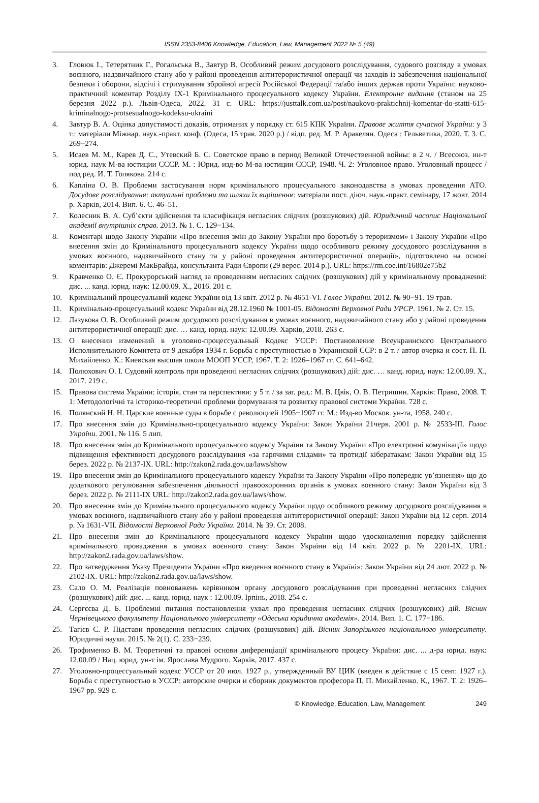ISSN 2353-8406 Knowledge, Education, Law, Management 2022 № 5 (49)
3. Гловюк І., Тетерятник Г., Рогальська В., Завтур В. Особливий режим досудового розслідування, судового розгляду в умовах воєнного, надзвичайного стану або у районі проведення антитерористичної операції чи заходів із забезпечення національної безпеки і оборони, відсічі і стримування збройної агресії Російської Федерації та/або інших держав проти України: науково-практичний коментар Розділу ІХ-1 Кримінального процесуального кодексу України. Електронне видання (станом на 25 березня 2022 р.). Львів-Одеса, 2022. 31 с. URL: https://justtalk.com.ua/post/naukovo-praktichnij-komentar-do-statti-615-kriminalnogo-protsesualnogo-kodeksu-ukraini
4. Завтур В. А. Оцінка допустимості доказів, отриманих у порядку ст. 615 КПК України. Правове життя сучасної України: у 3 т.: матеріали Міжнар. наук.-практ. конф. (Одеса, 15 трав. 2020 р.) / відп. ред. М. Р. Аракелян. Одеса : Гельветика, 2020. Т. 3. С. 269−274.
5. Исаев М. М., Карев Д. С., Утевский Б. С. Советское право в период Великой Отечественной войны: в 2 ч. / Всесоюз. ин-т юрид. наук М-ва юстиции СССР. М. : Юрид. изд-во М-ва юстиции СССР, 1948. Ч. 2: Уголовное право. Уголовный процесс / под ред. И. Т. Голякова. 214 с.
6. Капліна О. В. Проблеми застосування норм кримінального процесуального законодавства в умовах проведення АТО. Досудове розслідування: актуальні проблеми та шляхи їх вирішення: матеріали пост. діюч. наук.-практ. семінару, 17 жовт. 2014 р. Харків, 2014. Вип. 6. С. 46–51.
7. Колесник В. А. Суб’єкти здійснення та класифікація негласних слідчих (розшукових) дій. Юридичний часопис Національної академії внутрішніх справ. 2013. № 1. С. 129−134.
8. Коментарі щодо Закону України «Про внесення змін до Закону України про боротьбу з тероризмом» і Закону України «Про внесення змін до Кримінального процесуального кодексу України щодо особливого режиму досудового розслідування в умовах воєнного, надзвичайного стану та у районі проведення антитерористичної операції», підготовлено на основі коментарів: Джеремі МакБрайда, консультанта Ради Європи (29 верес. 2014 р.). URL: https://rm.coe.int/16802e75b2
9. Кравченко О. Є. Прокурорський нагляд за проведенням негласних слідчих (розшукових) дій у кримінальному провадженні: дис. ... канд. юрид. наук: 12.00.09. Х., 2016. 201 с.
10. Кримінальний процесуальний кодекс України від 13 квіт. 2012 р. № 4651-VI. Голос України. 2012. № 90−91. 19 трав.
11. Кримінально-процесуальний кодекс України від 28.12.1960 № 1001-05. Відомості Верховної Ради УРСР. 1961. № 2. Ст. 15.
12. Лазукова О. В. Особливий режим досудового розслідування в умовах воєнного, надзвичайного стану або у районі проведення антитерористичної операції: дис. … канд. юрид. наук: 12.00.09. Харків, 2018. 263 с.
13. О внесении изменений в уголовно-процессуальный Кодекс УССР: Постановление Всеукраинского Центрального Исполнительного Комитета от 9 декабря 1934 г. Борьба с преступностью в Украинской ССР: в 2 т. / автор очерка и сост. П. П. Михайленко. К.: Киевская высшая школа МООП УССР, 1967. Т. 2: 1926–1967 гг. С. 641–642.
14. Полюхович О. І. Судовий контроль при проведенні негласних слідчих (розшукових) дій: дис. … канд. юрид. наук: 12.00.09. Х., 2017. 219 с.
15. Правова система України: історія, стан та перспективи: у 5 т. / за заг. ред.: М. В. Цвік, О. В. Петришин. Харків: Право, 2008. Т. 1: Методологічні та історико-теоретичні проблеми формування та розвитку правової системи України. 728 с.
16. Полянский Н. Н. Царские военные суды в борьбе с революцией 1905−1907 гг. М.: Изд-во Москов. ун-та, 1958. 240 с.
17. Про внесення змін до Кримінально-процесуального кодексу України: Закон України 21черв. 2001 р. № 2533-ІІІ. Голос України. 2001. № 116. 5 лип.
18. Про внесення змін до Кримінального процесуального кодексу України та Закону України «Про електронні комунікації» щодо підвищення ефективності досудового розслідування «за гарячими слідами» та протидії кібератакам: Закон України від 15 берез. 2022 р. № 2137-IX. URL: http://zakon2.rada.gov.ua/laws/show
19. Про внесення змін до Кримінального процесуального кодексу України та Закону України «Про попереднє ув’язнення» що до додаткового регулювання забезпечення діяльності правоохоронних органів в умовах воєнного стану: Закон України від 3 берез. 2022 р. № 2111-IX URL: http://zakon2.rada.gov.ua/laws/show.
20. Про внесення змін до Кримінального процесуального кодексу України щодо особливого режиму досудового розслідування в умовах воєнного, надзвичайного стану або у районі проведення антитерористичної операції: Закон України від 12 серп. 2014 р. № 1631-VII. Відомості Верховної Ради України. 2014. № 39. Ст. 2008.
21. Про внесення змін до Кримінального процесуального кодексу України щодо удосконалення порядку здійснення кримінального провадження в умовах воєнного стану: Закон України від 14 квіт. 2022 р. № 2201-IX. URL: http://zakon2.rada.gov.ua/laws/show.
22. Про затвердження Указу Президента України «Про введення воєнного стану в Україні»: Закон України від 24 лют. 2022 р. № 2102-IX. URL: http://zakon2.rada.gov.ua/laws/show.
23. Сало О. М. Реалізація повноважень керівником органу досудового розслідування при проведенні негласних слідчих (розшукових) дій: дис. ... канд. юрид. наук : 12.00.09. Ірпінь, 2018. 254 с.
24. Сергєєва Д. Б. Проблемні питання постановлення ухвал про проведення негласних слідчих (розшукових) дій. Вісник Чернівецького факультету Національного університету «Одеська юридична академія». 2014. Вип. 1. С. 177−186.
25. Тагієв С. Р. Підстави проведення негласних слідчих (розшукових) дій. Вісник Запорізького національного університету. Юридичні науки. 2015. № 2(1). С. 233−239.
26. Трофименко В. М. Теоретичні та правові основи диференціації кримінального процесу України: дис. ... д-ра юрид. наук: 12.00.09 / Нац. юрид. ун-т ім. Ярослава Мудрого. Харків, 2017. 437 с.
27. Уголовно-процессуальный кодекс УССР от 20 июл. 1927 р., утвержденный ВУ ЦИК (введен в действие с 15 сент. 1927 г.). Борьба с преступностью в УССР: авторские очерки и сборник документов професора П. П. Михайленко. К., 1967. Т. 2: 1926–1967 рр. 929 с.
© Knowledge, Education, Law, Management 249